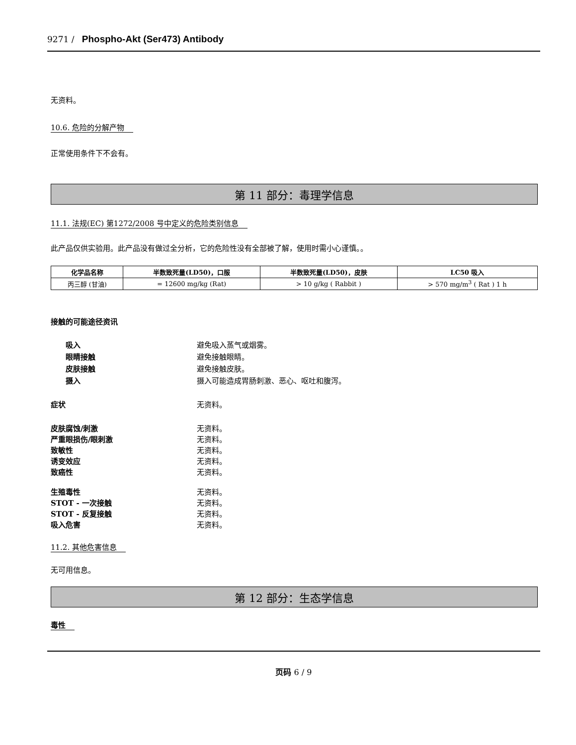9271 / Phospho-Akt (Ser473) Antibody
无资料。
10.6. 危险的分解产物
正常使用条件下不会有。
第 11 部分：毒理学信息
11.1. 法规(EC) 第1272/2008 号中定义的危险类别信息
此产品仅供实验用。此产品没有做过全分析，它的危险性没有全部被了解，使用时需小心谨慎。。
| 化学品名称 | 半数致死量(LD50)，口服 | 半数致死量(LD50)，皮肤 | LC50 吸入 |
| --- | --- | --- | --- |
| 丙三醇 (甘油) | = 12600 mg/kg (Rat) | > 10 g/kg ( Rabbit ) | > 570 mg/m<sup>3</sup> ( Rat ) 1 h |
接触的可能途径资讯
吸入 避免吸入蒸气或烟雾。
眼睛接触 避免接触眼睛。
皮肤接触 避免接触皮肤。
摄入 摄入可能造成胃肠刺激、恶心、呕吐和腹泻。
症状 无资料。
皮肤腐蚀/刺激 无资料。
严重眼损伤/眼刺激 无资料。
致敏性 无资料。
诱变效应 无资料。
致癌性 无资料。
生殖毒性 无资料。
STOT - 一次接触 无资料。
STOT - 反复接触 无资料。
吸入危害 无资料。
11.2. 其他危害信息
无可用信息。
第 12 部分：生态学信息
毒性
页码 6 / 9